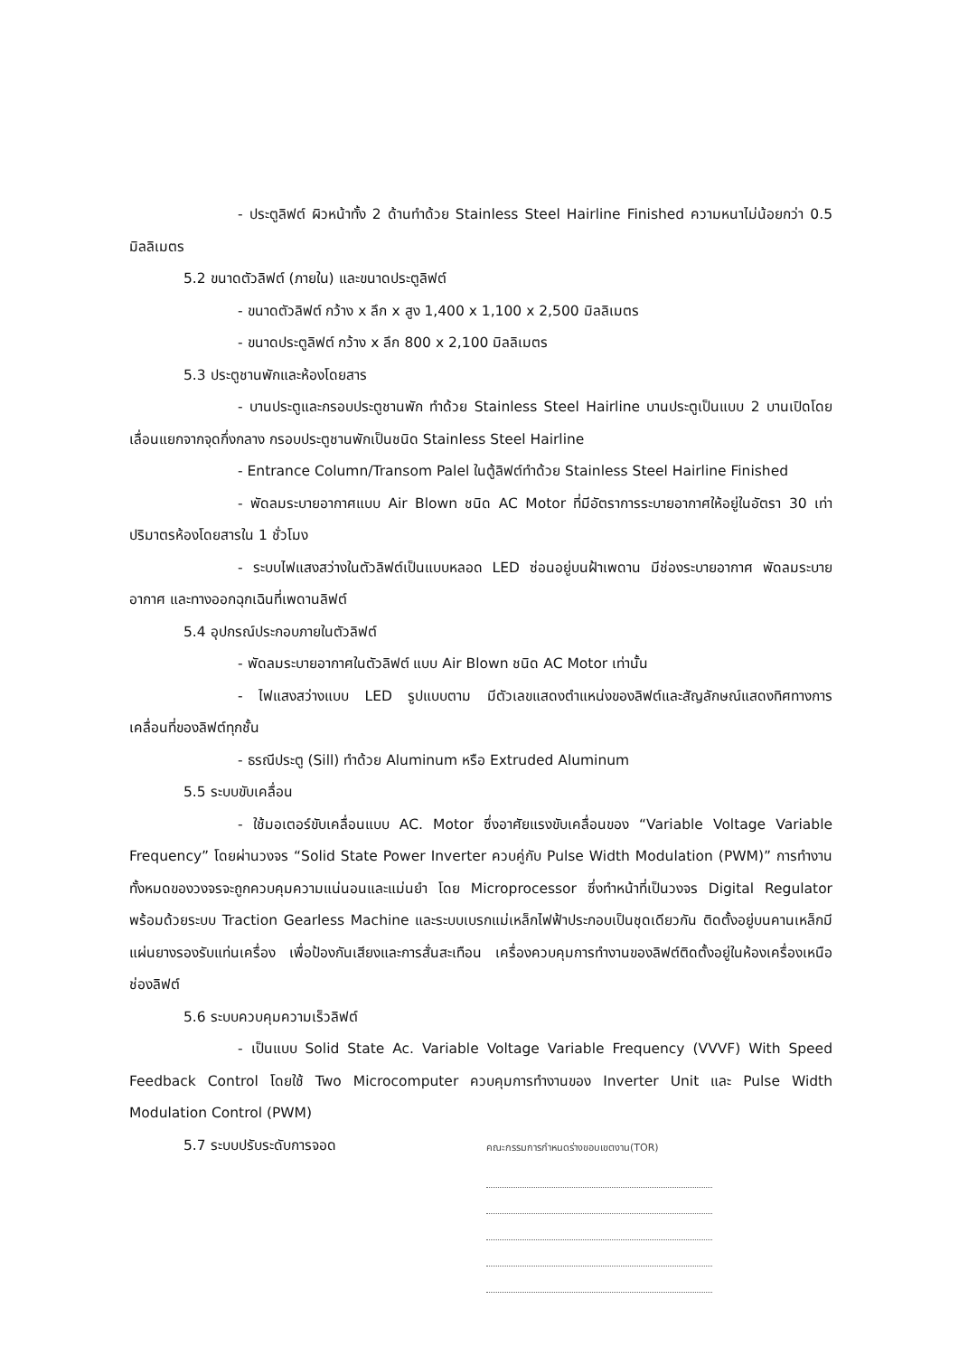- ประตูลิฟต์ ผิวหน้าทั้ง 2 ด้านทำด้วย Stainless Steel Hairline Finished ความหนาไม่น้อยกว่า 0.5 มิลลิเมตร
5.2 ขนาดตัวลิฟต์ (ภายใน) และขนาดประตูลิฟต์
- ขนาดตัวลิฟต์ กว้าง x ลึก x สูง 1,400 x 1,100 x 2,500 มิลลิเมตร
- ขนาดประตูลิฟต์ กว้าง x ลึก 800 x 2,100 มิลลิเมตร
5.3 ประตูชานพักและห้องโดยสาร
- บานประตูและกรอบประตูชานพัก ทำด้วย Stainless Steel Hairline บานประตูเป็นแบบ 2 บานเปิดโดยเลื่อนแยกจากจุดกึ่งกลาง กรอบประตูชานพักเป็นชนิด Stainless Steel Hairline
- Entrance Column/Transom Palel ในตู้ลิฟต์ทำด้วย Stainless Steel Hairline Finished
- พัดลมระบายอากาศแบบ Air Blown ชนิด AC Motor ที่มีอัตราการระบายอากาศให้อยู่ในอัตรา 30 เท่าปริมาตรห้องโดยสารใน 1 ชั่วโมง
- ระบบไฟแสงสว่างในตัวลิฟต์เป็นแบบหลอด LED ซ่อนอยู่บนฝ้าเพดาน มีช่องระบายอากาศ พัดลมระบายอากาศ และทางออกฉุกเฉินที่เพดานลิฟต์
5.4 อุปกรณ์ประกอบภายในตัวลิฟต์
- พัดลมระบายอากาศในตัวลิฟต์ แบบ Air Blown ชนิด AC Motor เท่านั้น
- ไฟแสงสว่างแบบ LED รูปแบบตาม มีตัวเลขแสดงตำแหน่งของลิฟต์และสัญลักษณ์แสดงทิศทางการเคลื่อนที่ของลิฟต์ทุกชั้น
- ธรณีประตู (Sill) ทำด้วย Aluminum หรือ Extruded Aluminum
5.5 ระบบขับเคลื่อน
- ใช้มอเตอร์ขับเคลื่อนแบบ AC. Motor ซึ่งอาศัยแรงขับเคลื่อนของ “Variable Voltage Variable Frequency” โดยผ่านวงจร “Solid State Power Inverter ควบคู่กับ Pulse Width Modulation (PWM)” การทำงานทั้งหมดของวงจรจะถูกควบคุมความแน่นอนและแม่นยำ โดย Microprocessor ซึ่งทำหน้าที่เป็นวงจร Digital Regulator พร้อมด้วยระบบ Traction Gearless Machine และระบบเบรกแม่เหล็กไฟฟ้าประกอบเป็นชุดเดียวกัน ติดตั้งอยู่บนคานเหล็กมีแผ่นยางรองรับแท่นเครื่อง เพื่อป้องกันเสียงและการสั่นสะเทือน เครื่องควบคุมการทำงานของลิฟต์ติดตั้งอยู่ในห้องเครื่องเหนือช่องลิฟต์
5.6 ระบบควบคุมความเร็วลิฟต์
- เป็นแบบ Solid State Ac. Variable Voltage Variable Frequency (VVVF) With Speed Feedback Control โดยใช้ Two Microcomputer ควบคุมการทำงานของ Inverter Unit และ Pulse Width Modulation Control (PWM)
5.7 ระบบปรับระดับการจอด
คณะกรรมการกำหนดร่างขอบเขตงาน(TOR)